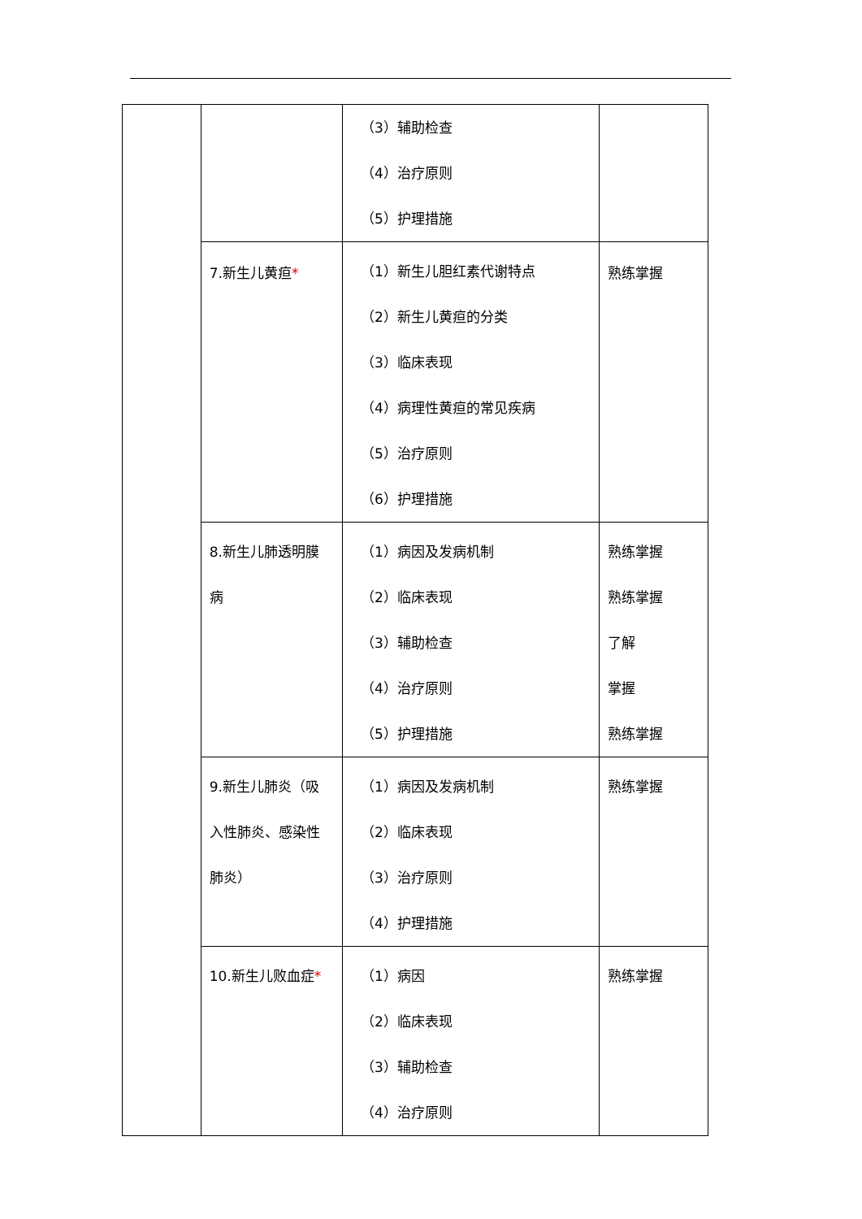| | | （3）辅助检查 （4）治疗原则 （5）护理措施 | |
| | 7.新生儿黄疸 * | （1）新生儿胆红素代谢特点 （2）新生儿黄疸的分类 （3）临床表现 （4）病理性黄疸的常见疾病 （5）治疗原则 （6）护理措施 | 熟练掌握 |
| | 8.新生儿肺透明膜 病 | （1）病因及发病机制 （2）临床表现 （3）辅助检查 （4）治疗原则 （5）护理措施 | 熟练掌握 熟练掌握 了解 掌握 熟练掌握 |
| | 9.新生儿肺炎（吸 入性肺炎、感染性 肺炎） | （1）病因及发病机制 （2）临床表现 （3）治疗原则 （4）护理措施 | 熟练掌握 |
| | 10.新生儿败血症 * | （1）病因 （2）临床表现 （3）辅助检查 （4）治疗原则 | 熟练掌握 |